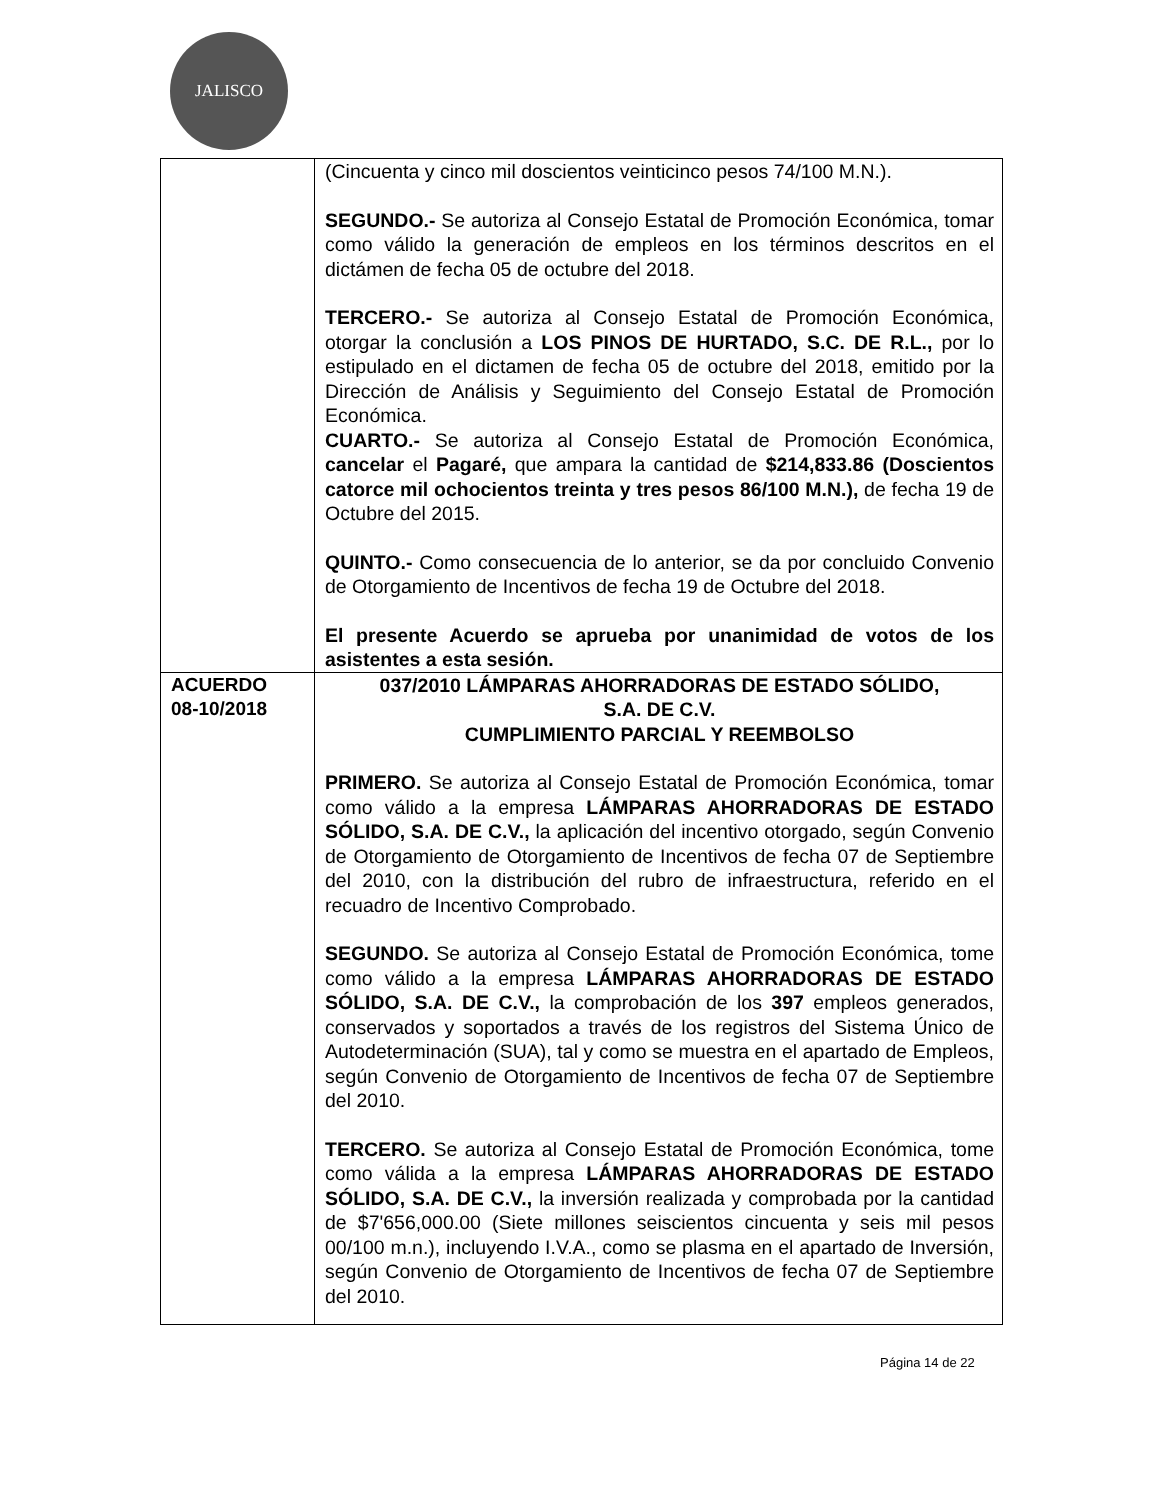JALISCO
| | (Cincuenta y cinco mil doscientos veinticinco pesos 74/100 M.N.). SEGUNDO.- Se autoriza al Consejo Estatal de Promoción Económica, tomar como válido la generación de empleos en los términos descritos en el dictámen de fecha 05 de octubre del 2018. TERCERO.- Se autoriza al Consejo Estatal de Promoción Económica, otorgar la conclusión a LOS PINOS DE HURTADO, S.C. DE R.L., por lo estipulado en el dictamen de fecha 05 de octubre del 2018, emitido por la Dirección de Análisis y Seguimiento del Consejo Estatal de Promoción Económica. CUARTO.- Se autoriza al Consejo Estatal de Promoción Económica, cancelar el Pagaré, que ampara la cantidad de $214,833.86 (Doscientos catorce mil ochocientos treinta y tres pesos 86/100 M.N.), de fecha 19 de Octubre del 2015. QUINTO.- Como consecuencia de lo anterior, se da por concluido Convenio de Otorgamiento de Incentivos de fecha 19 de Octubre del 2018. El presente Acuerdo se aprueba por unanimidad de votos de los asistentes a esta sesión. |
| ACUERDO 08-10/2018 | 037/2010 LÁMPARAS AHORRADORAS DE ESTADO SÓLIDO, S.A. DE C.V. CUMPLIMIENTO PARCIAL Y REEMBOLSO PRIMERO. Se autoriza al Consejo Estatal de Promoción Económica, tomar como válido a la empresa LÁMPARAS AHORRADORAS DE ESTADO SÓLIDO, S.A. DE C.V., la aplicación del incentivo otorgado, según Convenio de Otorgamiento de Otorgamiento de Incentivos de fecha 07 de Septiembre del 2010, con la distribución del rubro de infraestructura, referido en el recuadro de Incentivo Comprobado. SEGUNDO. Se autoriza al Consejo Estatal de Promoción Económica, tome como válido a la empresa LÁMPARAS AHORRADORAS DE ESTADO SÓLIDO, S.A. DE C.V., la comprobación de los 397 empleos generados, conservados y soportados a través de los registros del Sistema Único de Autodeterminación (SUA), tal y como se muestra en el apartado de Empleos, según Convenio de Otorgamiento de Incentivos de fecha 07 de Septiembre del 2010. TERCERO. Se autoriza al Consejo Estatal de Promoción Económica, tome como válida a la empresa LÁMPARAS AHORRADORAS DE ESTADO SÓLIDO, S.A. DE C.V., la inversión realizada y comprobada por la cantidad de $7'656,000.00 (Siete millones seiscientos cincuenta y seis mil pesos 00/100 m.n.), incluyendo I.V.A., como se plasma en el apartado de Inversión, según Convenio de Otorgamiento de Incentivos de fecha 07 de Septiembre del 2010. |
Página 14 de 22